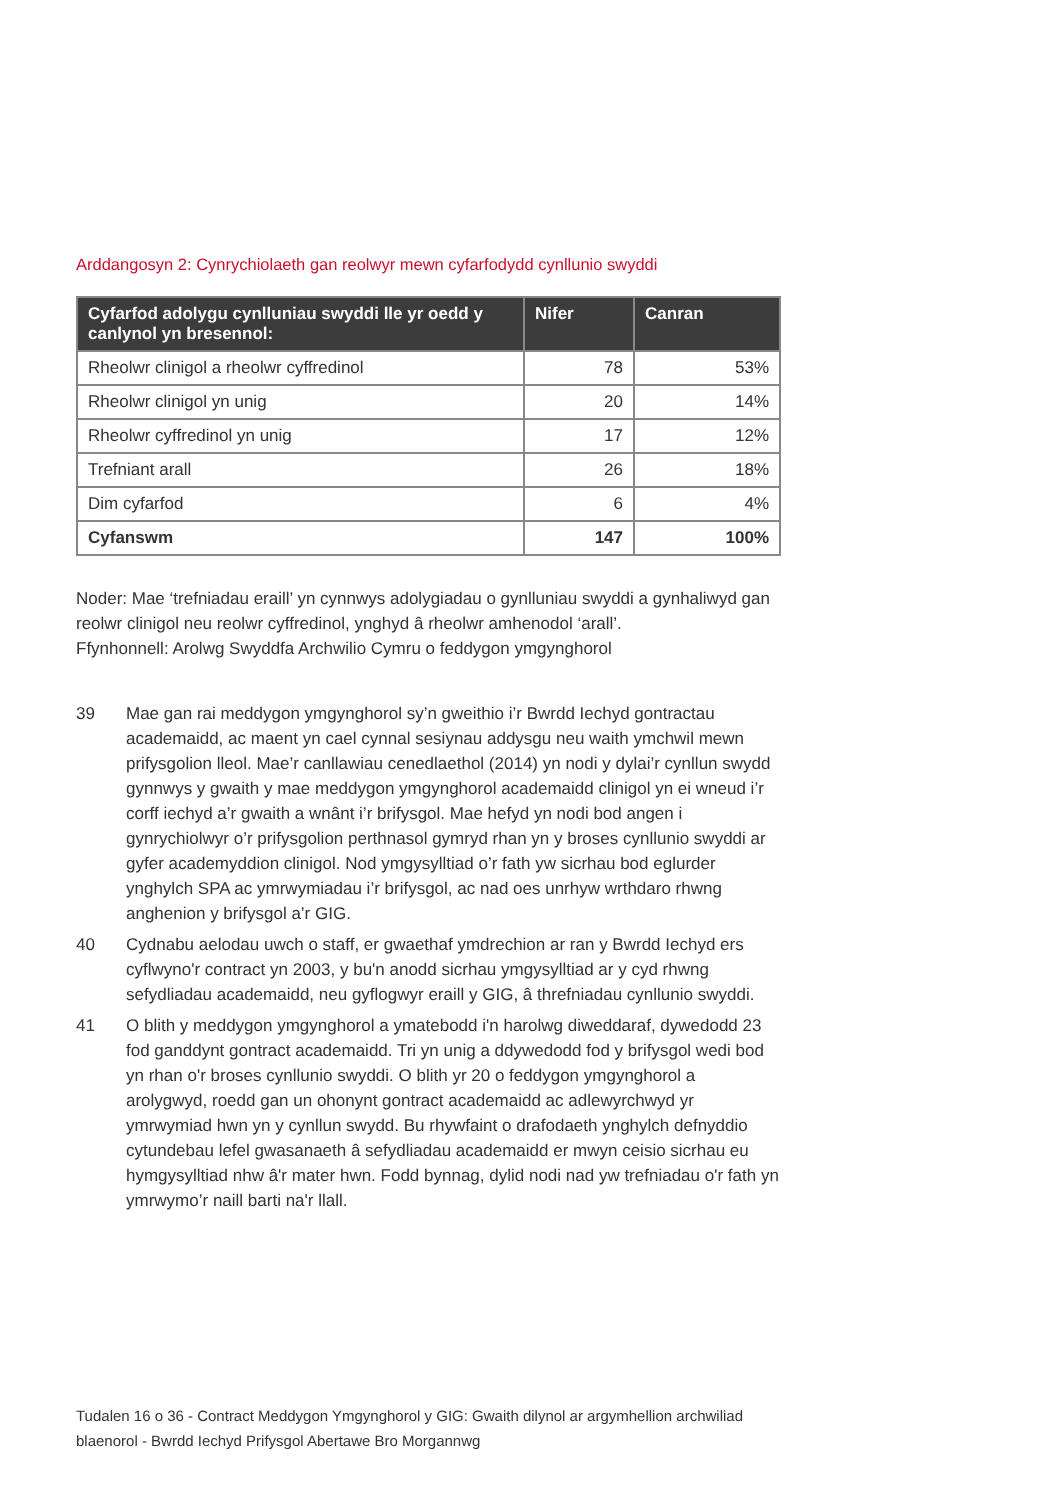Arddangosyn 2: Cynrychiolaeth gan reolwyr mewn cyfarfodydd cynllunio swyddi
| Cyfarfod adolygu cynlluniau swyddi lle yr oedd y canlynol yn bresennol: | Nifer | Canran |
| --- | --- | --- |
| Rheolwr clinigol a rheolwr cyffredinol | 78 | 53% |
| Rheolwr clinigol yn unig | 20 | 14% |
| Rheolwr cyffredinol yn unig | 17 | 12% |
| Trefniant arall | 26 | 18% |
| Dim cyfarfod | 6 | 4% |
| Cyfanswm | 147 | 100% |
Noder: Mae ‘trefniadau eraill’ yn cynnwys adolygiadau o gynlluniau swyddi a gynhaliwyd gan reolwr clinigol neu reolwr cyffredinol, ynghyd â rheolwr amhenodol ‘arall’.
Ffynhonnell: Arolwg Swyddfa Archwilio Cymru o feddygon ymgynghorol
39 Mae gan rai meddygon ymgynghorol sy’n gweithio i’r Bwrdd Iechyd gontractau academaidd, ac maent yn cael cynnal sesiynau addysgu neu waith ymchwil mewn prifysgolion lleol. Mae’r canllawiau cenedlaethol (2014) yn nodi y dylai’r cynllun swydd gynnwys y gwaith y mae meddygon ymgynghorol academaidd clinigol yn ei wneud i’r corff iechyd a’r gwaith a wnânt i’r brifysgol. Mae hefyd yn nodi bod angen i gynrychiolwyr o’r prifysgolion perthnasol gymryd rhan yn y broses cynllunio swyddi ar gyfer academyddion clinigol. Nod ymgysylltiad o’r fath yw sicrhau bod eglurder ynghylch SPA ac ymrwymiadau i’r brifysgol, ac nad oes unrhyw wrthdaro rhwng anghenion y brifysgol a’r GIG.
40 Cydnabu aelodau uwch o staff, er gwaethaf ymdrechion ar ran y Bwrdd Iechyd ers cyflwyno'r contract yn 2003, y bu'n anodd sicrhau ymgysylltiad ar y cyd rhwng sefydliadau academaidd, neu gyflogwyr eraill y GIG, â threfniadau cynllunio swyddi.
41 O blith y meddygon ymgynghorol a ymatebodd i'n harolwg diweddaraf, dywedodd 23 fod ganddynt gontract academaidd. Tri yn unig a ddywedodd fod y brifysgol wedi bod yn rhan o'r broses cynllunio swyddi. O blith yr 20 o feddygon ymgynghorol a arolygwyd, roedd gan un ohonynt gontract academaidd ac adlewyrchwyd yr ymrwymiad hwn yn y cynllun swydd. Bu rhywfaint o drafodaeth ynghylch defnyddio cytundebau lefel gwasanaeth â sefydliadau academaidd er mwyn ceisio sicrhau eu hymgysylltiad nhw â'r mater hwn. Fodd bynnag, dylid nodi nad yw trefniadau o'r fath yn ymrwymo’r naill barti na'r llall.
Tudalen 16 o 36 - Contract Meddygon Ymgynghorol y GIG: Gwaith dilynol ar argymhellion archwiliad blaenorol - Bwrdd Iechyd Prifysgol Abertawe Bro Morgannwg